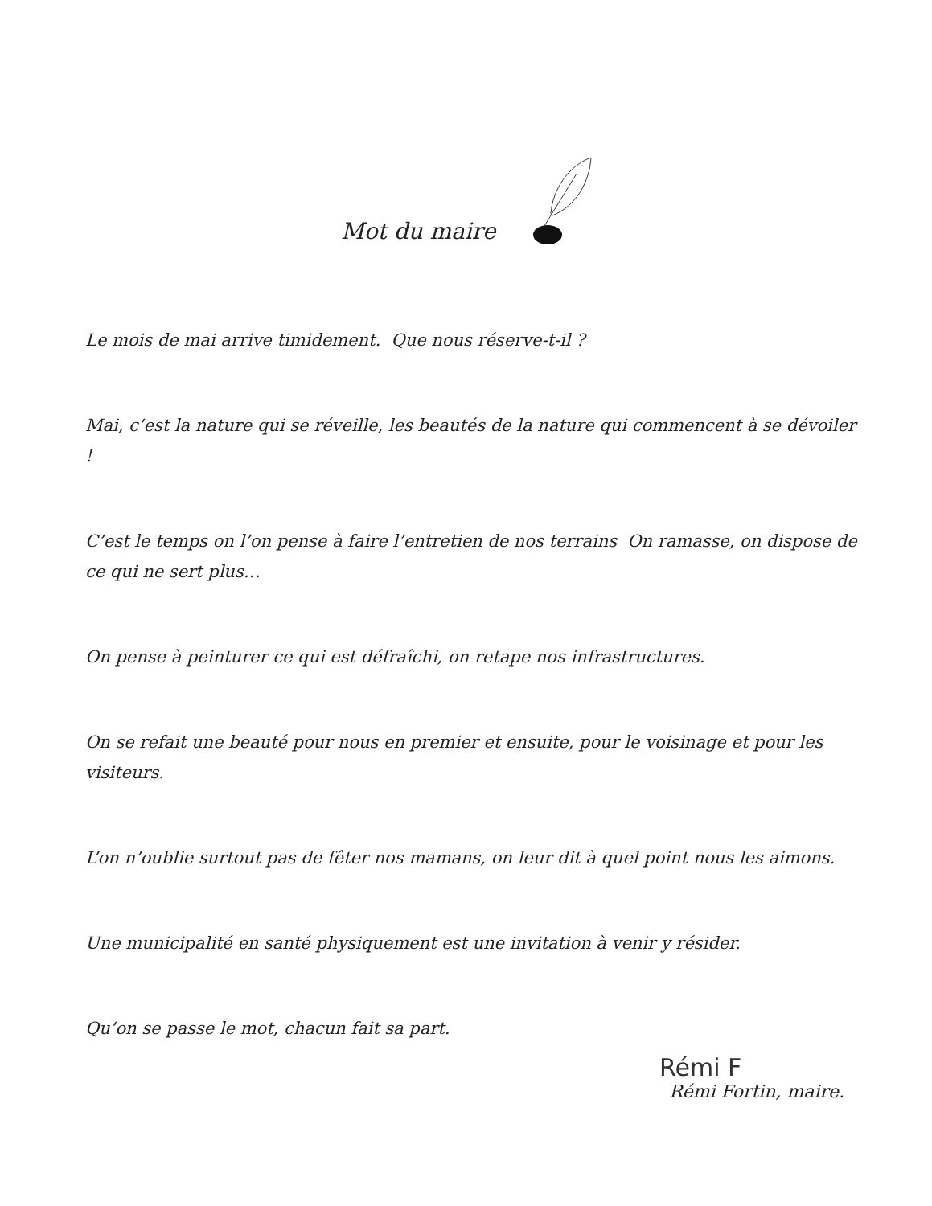Mot du maire
Le mois de mai arrive timidement. Que nous réserve-t-il ?
Mai, c’est la nature qui se réveille, les beautés de la nature qui commencent à se dévoiler !
C’est le temps on l’on pense à faire l’entretien de nos terrains On ramasse, on dispose de ce qui ne sert plus…
On pense à peinturer ce qui est défraîchi, on retape nos infrastructures.
On se refait une beauté pour nous en premier et ensuite, pour le voisinage et pour les visiteurs.
L’on n’oublie surtout pas de fêter nos mamans, on leur dit à quel point nous les aimons.
Une municipalité en santé physiquement est une invitation à venir y résider.
Qu’on se passe le mot, chacun fait sa part.
Rémi F
Rémi Fortin, maire.